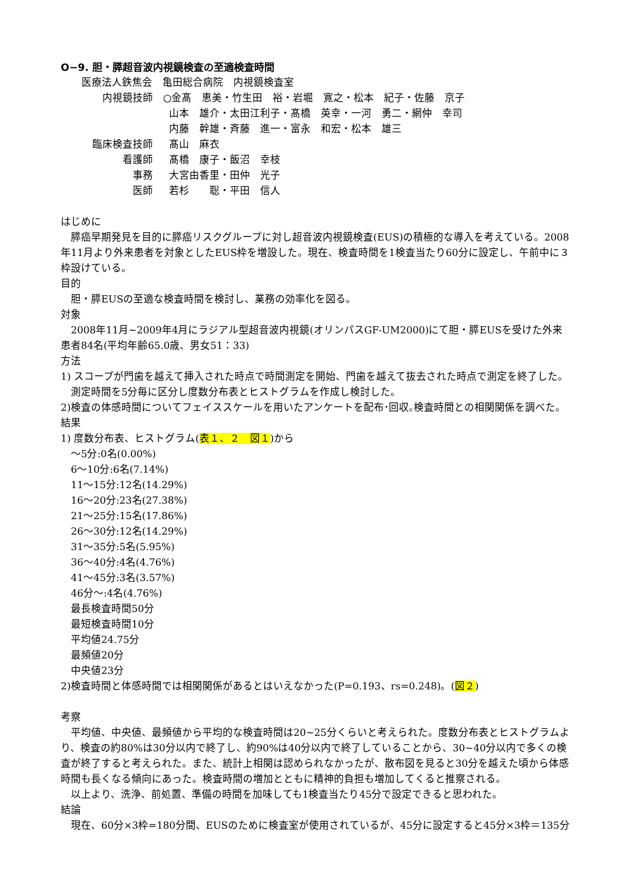O−9. 胆・膵超音波内視鏡検査の至適検査時間
医療法人鉄焦会　亀田総合病院　内視鏡検査室
| 内視鏡技師 | ○金髙 恵美・竹生田 裕・岩堀 寛之・松本 紀子・佐藤 京子 |
| | 山本 雄介・太田江利子・髙橋 英幸・一河 勇二・網仲 幸司 |
| | 内藤 幹雄・斉藤 進一・富永 和宏・松本 雄三 |
| 臨床検査技師 | 髙山 麻衣 |
| 看護師 | 髙橋 康子・飯沼 幸枝 |
| 事務 | 大宮由香里・田仲 光子 |
| 医師 | 若杉 聡・平田 信人 |
はじめに
　膵癌早期発見を目的に膵癌リスクグループに対し超音波内視鏡検査(EUS)の積極的な導入を考えている。2008年11月より外来患者を対象としたEUS枠を増設した。現在、検査時間を1検査当たり60分に設定し、午前中に３枠設けている。
目的
　胆・膵EUSの至適な検査時間を検討し、業務の効率化を図る。
対象
　2008年11月~2009年4月にラジアル型超音波内視鏡(オリンパスGF-UM2000)にて胆・膵EUSを受けた外来患者84名(平均年齢65.0歳、男女51：33)
方法
1) スコープが門歯を越えて挿入された時点で時間測定を開始、門歯を越えて抜去された時点で測定を終了した。
測定時間を5分毎に区分し度数分布表とヒストグラムを作成し検討した。
2)検査の体感時間についてフェイススケールを用いたアンケートを配布･回収｡検査時間との相関関係を調べた。
結果
1) 度数分布表、ヒストグラム(表１、２　図１)から
～5分:0名(0.00%)
6～10分:6名(7.14%)
11～15分:12名(14.29%)
16～20分:23名(27.38%)
21～25分:15名(17.86%)
26～30分:12名(14.29%)
31～35分:5名(5.95%)
36～40分:4名(4.76%)
41～45分:3名(3.57%)
46分～:4名(4.76%)
最長検査時間50分
最短検査時間10分
平均値24.75分
最頻値20分
中央値23分
2)検査時間と体感時間では相関関係があるとはいえなかった(P=0.193、rs=0.248)。(図２)
考察
　平均値、中央値、最頻値から平均的な検査時間は20~25分くらいと考えられた。度数分布表とヒストグラムより、検査の約80%は30分以内で終了し、約90%は40分以内で終了していることから、30~40分以内で多くの検査が終了すると考えられた。また、統計上相関は認められなかったが、散布図を見ると30分を越えた頃から体感時間も長くなる傾向にあった。検査時間の増加とともに精神的負担も増加してくると推察される。
　以上より、洗浄、前処置、準備の時間を加味しても1検査当たり45分で設定できると思われた。
結論
　現在、60分×3枠=180分間、EUSのために検査室が使用されているが、45分に設定すると45分×3枠＝135分